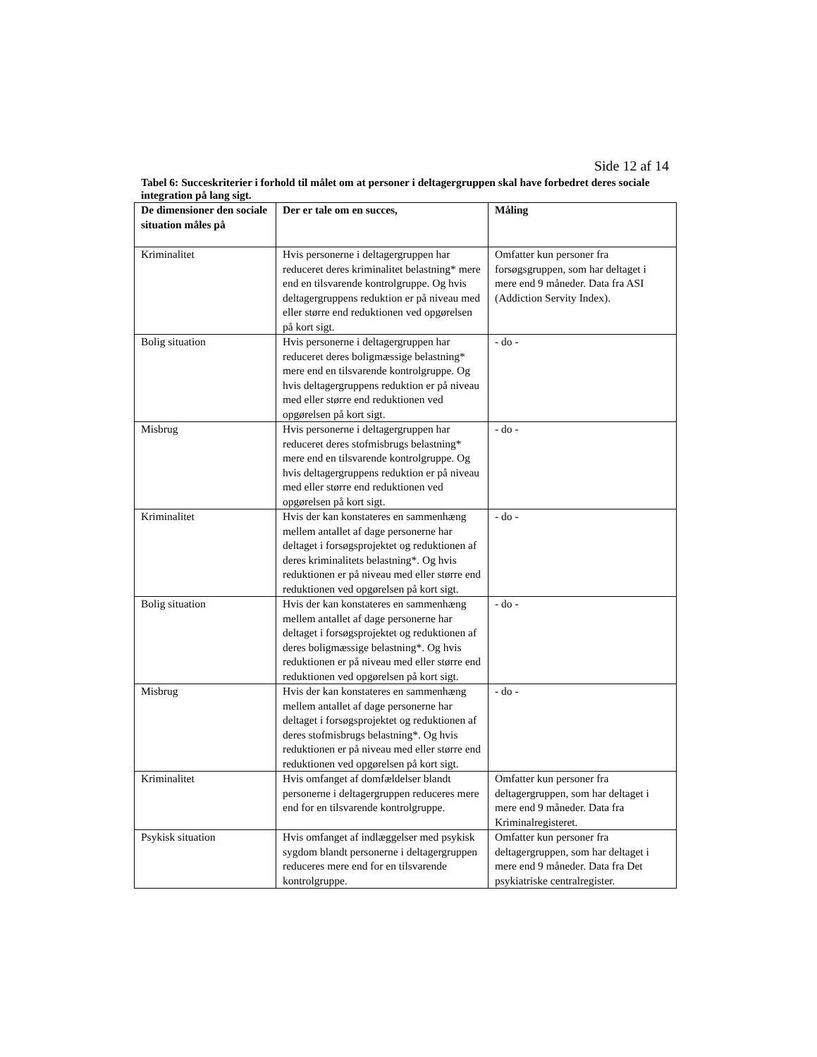Side 12 af 14
Tabel 6: Succeskriterier i forhold til målet om at personer i deltagergruppen skal have forbedret deres sociale integration på lang sigt.
| De dimensioner den sociale situation måles på | Der er tale om en succes, | Måling |
| --- | --- | --- |
| Kriminalitet | Hvis personerne i deltagergruppen har reduceret deres kriminalitet belastning* mere end en tilsvarende kontrolgruppe. Og hvis deltagergruppens reduktion er på niveau med eller større end reduktionen ved opgørelsen på kort sigt. | Omfatter kun personer fra forsøgsgruppen, som har deltaget i mere end 9 måneder. Data fra ASI (Addiction Servity Index). |
| Bolig situation | Hvis personerne i deltagergruppen har reduceret deres boligmæssige belastning* mere end en tilsvarende kontrolgruppe. Og hvis deltagergruppens reduktion er på niveau med eller større end reduktionen ved opgørelsen på kort sigt. | - do - |
| Misbrug | Hvis personerne i deltagergruppen har reduceret deres stofmisbrugs belastning* mere end en tilsvarende kontrolgruppe. Og hvis deltagergruppens reduktion er på niveau med eller større end reduktionen ved opgørelsen på kort sigt. | - do - |
| Kriminalitet | Hvis der kan konstateres en sammenhæng mellem antallet af dage personerne har deltaget i forsøgsprojektet og reduktionen af deres kriminalitets belastning*. Og hvis reduktionen er på niveau med eller større end reduktionen ved opgørelsen på kort sigt. | - do - |
| Bolig situation | Hvis der kan konstateres en sammenhæng mellem antallet af dage personerne har deltaget i forsøgsprojektet og reduktionen af deres boligmæssige belastning*. Og hvis reduktionen er på niveau med eller større end reduktionen ved opgørelsen på kort sigt. | - do - |
| Misbrug | Hvis der kan konstateres en sammenhæng mellem antallet af dage personerne har deltaget i forsøgsprojektet og reduktionen af deres stofmisbrugs belastning*. Og hvis reduktionen er på niveau med eller større end reduktionen ved opgørelsen på kort sigt. | - do - |
| Kriminalitet | Hvis omfanget af domfældelser blandt personerne i deltagergruppen reduceres mere end for en tilsvarende kontrolgruppe. | Omfatter kun personer fra deltagergruppen, som har deltaget i mere end 9 måneder. Data fra Kriminalregisteret. |
| Psykisk situation | Hvis omfanget af indlæggelser med psykisk sygdom blandt personerne i deltagergruppen reduceres mere end for en tilsvarende kontrolgruppe. | Omfatter kun personer fra deltagergruppen, som har deltaget i mere end 9 måneder. Data fra Det psykiatriske centralregister. |